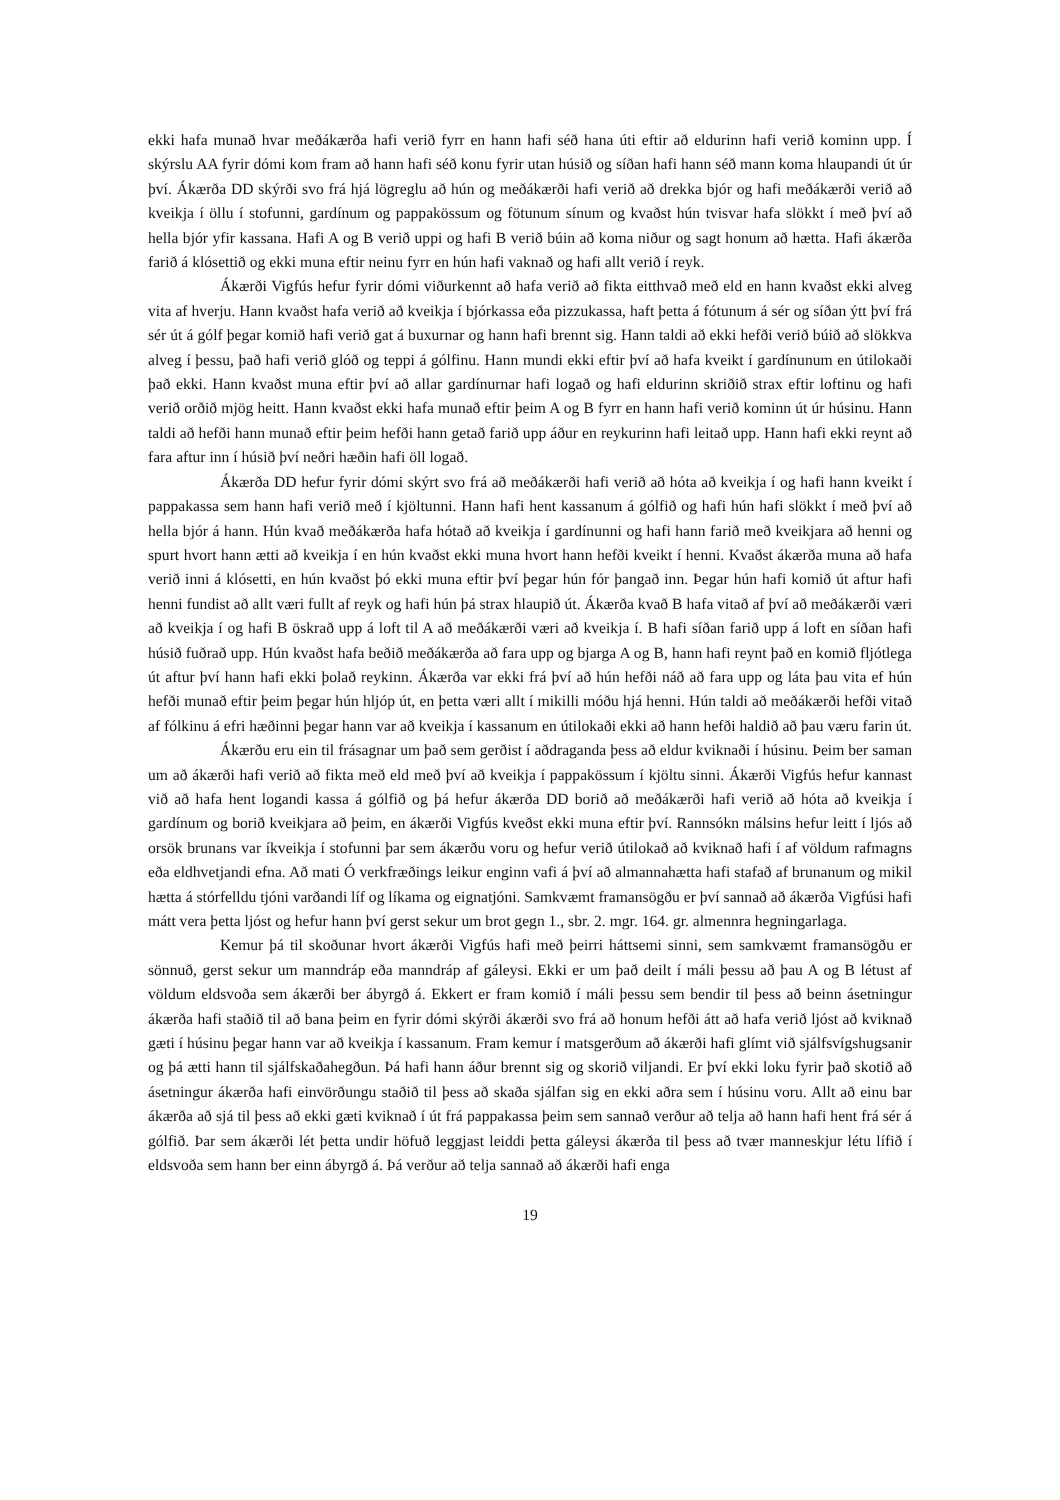ekki hafa munað hvar meðákærða hafi verið fyrr en hann hafi séð hana úti eftir að eldurinn hafi verið kominn upp. Í skýrslu AA fyrir dómi kom fram að hann hafi séð konu fyrir utan húsið og síðan hafi hann séð mann koma hlaupandi út úr því. Ákærða DD skýrði svo frá hjá lögreglu að hún og meðákærði hafi verið að drekka bjór og hafi meðákærði verið að kveikja í öllu í stofunni, gardínum og pappakössum og fötunum sínum og kvaðst hún tvisvar hafa slökkt í með því að hella bjór yfir kassana. Hafi A og B verið uppi og hafi B verið búin að koma niður og sagt honum að hætta. Hafi ákærða farið á klósettið og ekki muna eftir neinu fyrr en hún hafi vaknað og hafi allt verið í reyk.
Ákærði Vigfús hefur fyrir dómi viðurkennt að hafa verið að fikta eitthvað með eld en hann kvaðst ekki alveg vita af hverju. Hann kvaðst hafa verið að kveikja í bjórkassa eða pizzukassa, haft þetta á fótunum á sér og síðan ýtt því frá sér út á gólf þegar komið hafi verið gat á buxurnar og hann hafi brennt sig. Hann taldi að ekki hefði verið búið að slökkva alveg í þessu, það hafi verið glóð og teppi á gólfinu. Hann mundi ekki eftir því að hafa kveikt í gardínunum en útilokaði það ekki. Hann kvaðst muna eftir því að allar gardínurnar hafi logað og hafi eldurinn skriðið strax eftir loftinu og hafi verið orðið mjög heitt. Hann kvaðst ekki hafa munað eftir þeim A og B fyrr en hann hafi verið kominn út úr húsinu. Hann taldi að hefði hann munað eftir þeim hefði hann getað farið upp áður en reykurinn hafi leitað upp. Hann hafi ekki reynt að fara aftur inn í húsið því neðri hæðin hafi öll logað.
Ákærða DD hefur fyrir dómi skýrt svo frá að meðákærði hafi verið að hóta að kveikja í og hafi hann kveikt í pappakassa sem hann hafi verið með í kjöltunni. Hann hafi hent kassanum á gólfið og hafi hún hafi slökkt í með því að hella bjór á hann. Hún kvað meðákærða hafa hótað að kveikja í gardínunni og hafi hann farið með kveikjara að henni og spurt hvort hann ætti að kveikja í en hún kvaðst ekki muna hvort hann hefði kveikt í henni. Kvaðst ákærða muna að hafa verið inni á klósetti, en hún kvaðst þó ekki muna eftir því þegar hún fór þangað inn. Þegar hún hafi komið út aftur hafi henni fundist að allt væri fullt af reyk og hafi hún þá strax hlaupið út. Ákærða kvað B hafa vitað af því að meðákærði væri að kveikja í og hafi B öskrað upp á loft til A að meðákærði væri að kveikja í. B hafi síðan farið upp á loft en síðan hafi húsið fuðrað upp. Hún kvaðst hafa beðið meðákærða að fara upp og bjarga A og B, hann hafi reynt það en komið fljótlega út aftur því hann hafi ekki þolað reykinn. Ákærða var ekki frá því að hún hefði náð að fara upp og láta þau vita ef hún hefði munað eftir þeim þegar hún hljóp út, en þetta væri allt í mikilli móðu hjá henni. Hún taldi að meðákærði hefði vitað af fólkinu á efri hæðinni þegar hann var að kveikja í kassanum en útilokaði ekki að hann hefði haldið að þau væru farin út.
Ákærðu eru ein til frásagnar um það sem gerðist í aðdraganda þess að eldur kviknaði í húsinu. Þeim ber saman um að ákærði hafi verið að fikta með eld með því að kveikja í pappakössum í kjöltu sinni. Ákærði Vigfús hefur kannast við að hafa hent logandi kassa á gólfið og þá hefur ákærða DD borið að meðákærði hafi verið að hóta að kveikja í gardínum og borið kveikjara að þeim, en ákærði Vigfús kveðst ekki muna eftir því. Rannsókn málsins hefur leitt í ljós að orsök brunans var íkveikja í stofunni þar sem ákærðu voru og hefur verið útilokað að kviknað hafi í af völdum rafmagns eða eldhvetjandi efna. Að mati Ó verkfræðings leikur enginn vafi á því að almannahætta hafi stafað af brunanum og mikil hætta á stórfelldu tjóni varðandi líf og líkama og eignatjóni. Samkvæmt framansögðu er því sannað að ákærða Vigfúsi hafi mátt vera þetta ljóst og hefur hann því gerst sekur um brot gegn 1., sbr. 2. mgr. 164. gr. almennra hegningarlaga.
Kemur þá til skoðunar hvort ákærði Vigfús hafi með þeirri háttsemi sinni, sem samkvæmt framansögðu er sönnuð, gerst sekur um manndráp eða manndráp af gáleysi. Ekki er um það deilt í máli þessu að þau A og B létust af völdum eldsvoða sem ákærði ber ábyrgð á. Ekkert er fram komið í máli þessu sem bendir til þess að beinn ásetningur ákærða hafi staðið til að bana þeim en fyrir dómi skýrði ákærði svo frá að honum hefði átt að hafa verið ljóst að kviknað gæti í húsinu þegar hann var að kveikja í kassanum. Fram kemur í matsgerðum að ákærði hafi glímt við sjálfsvígshugsanir og þá ætti hann til sjálfskaðahegðun. Þá hafi hann áður brennt sig og skorið viljandi. Er því ekki loku fyrir það skotið að ásetningur ákærða hafi einvörðungu staðið til þess að skaða sjálfan sig en ekki aðra sem í húsinu voru. Allt að einu bar ákærða að sjá til þess að ekki gæti kviknað í út frá pappakassa þeim sem sannað verður að telja að hann hafi hent frá sér á gólfið. Þar sem ákærði lét þetta undir höfuð leggjast leiddi þetta gáleysi ákærða til þess að tvær manneskjur létu lífið í eldsvoða sem hann ber einn ábyrgð á. Þá verður að telja sannað að ákærði hafi enga
19